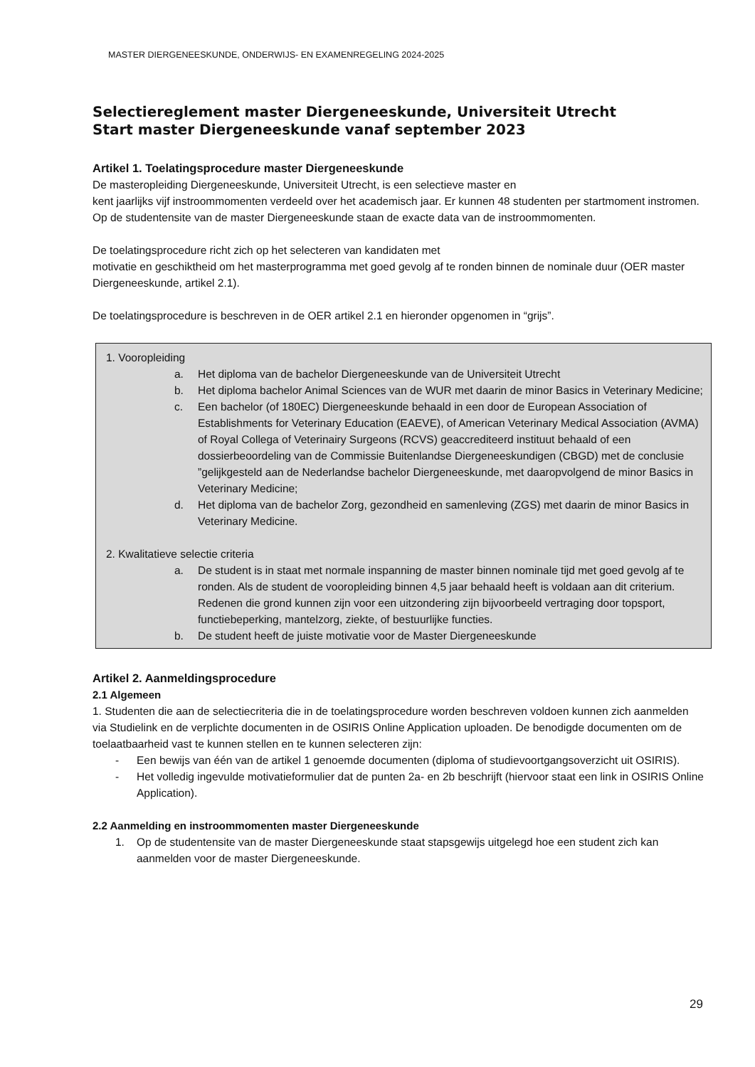MASTER DIERGENEESKUNDE, ONDERWIJS- EN EXAMENREGELING 2024-2025
Selectiereglement master Diergeneeskunde, Universiteit Utrecht
Start master Diergeneeskunde vanaf september 2023
Artikel 1. Toelatingsprocedure master Diergeneeskunde
De masteropleiding Diergeneeskunde, Universiteit Utrecht, is een selectieve master en
kent jaarlijks vijf instroommomenten verdeeld over het academisch jaar. Er kunnen 48 studenten per startmoment instromen. Op de studentensite van de master Diergeneeskunde staan de exacte data van de instroommomenten.
De toelatingsprocedure richt zich op het selecteren van kandidaten met
motivatie en geschiktheid om het masterprogramma met goed gevolg af te ronden binnen de nominale duur (OER master Diergeneeskunde, artikel 2.1).
De toelatingsprocedure is beschreven in de OER artikel 2.1 en hieronder opgenomen in “grijs”.
1. Vooropleiding
a. Het diploma van de bachelor Diergeneeskunde van de Universiteit Utrecht
b. Het diploma bachelor Animal Sciences van de WUR met daarin de minor Basics in Veterinary Medicine;
c. Een bachelor (of 180EC) Diergeneeskunde behaald in een door de European Association of Establishments for Veterinary Education (EAEVE), of American Veterinary Medical Association (AVMA) of Royal Collega of Veterinairy Surgeons (RCVS) geaccrediteerd instituut behaald of een dossierbeoordeling van de Commissie Buitenlandse Diergeneeskundigen (CBGD) met de conclusie ”gelijkgesteld aan de Nederlandse bachelor Diergeneeskunde, met daaropvolgend de minor Basics in Veterinary Medicine;
d. Het diploma van de bachelor Zorg, gezondheid en samenleving (ZGS) met daarin de minor Basics in Veterinary Medicine.
2. Kwalitatieve selectie criteria
a. De student is in staat met normale inspanning de master binnen nominale tijd met goed gevolg af te ronden. Als de student de vooropleiding binnen 4,5 jaar behaald heeft is voldaan aan dit criterium. Redenen die grond kunnen zijn voor een uitzondering zijn bijvoorbeeld vertraging door topsport, functiebeperking, mantelzorg, ziekte, of bestuurlijke functies.
b. De student heeft de juiste motivatie voor de Master Diergeneeskunde
Artikel 2. Aanmeldingsprocedure
2.1 Algemeen
1. Studenten die aan de selectiecriteria die in de toelatingsprocedure worden beschreven voldoen kunnen zich aanmelden via Studielink en de verplichte documenten in de OSIRIS Online Application uploaden. De benodigde documenten om de toelaatbaarheid vast te kunnen stellen en te kunnen selecteren zijn:
- Een bewijs van één van de artikel 1 genoemde documenten (diploma of studievoortgangsoverzicht uit OSIRIS).
- Het volledig ingevulde motivatieformulier dat de punten 2a- en 2b beschrijft (hiervoor staat een link in OSIRIS Online Application).
2.2 Aanmelding en instroommomenten master Diergeneeskunde
1. Op de studentensite van de master Diergeneeskunde staat stapsgewijs uitgelegd hoe een student zich kan aanmelden voor de master Diergeneeskunde.
29